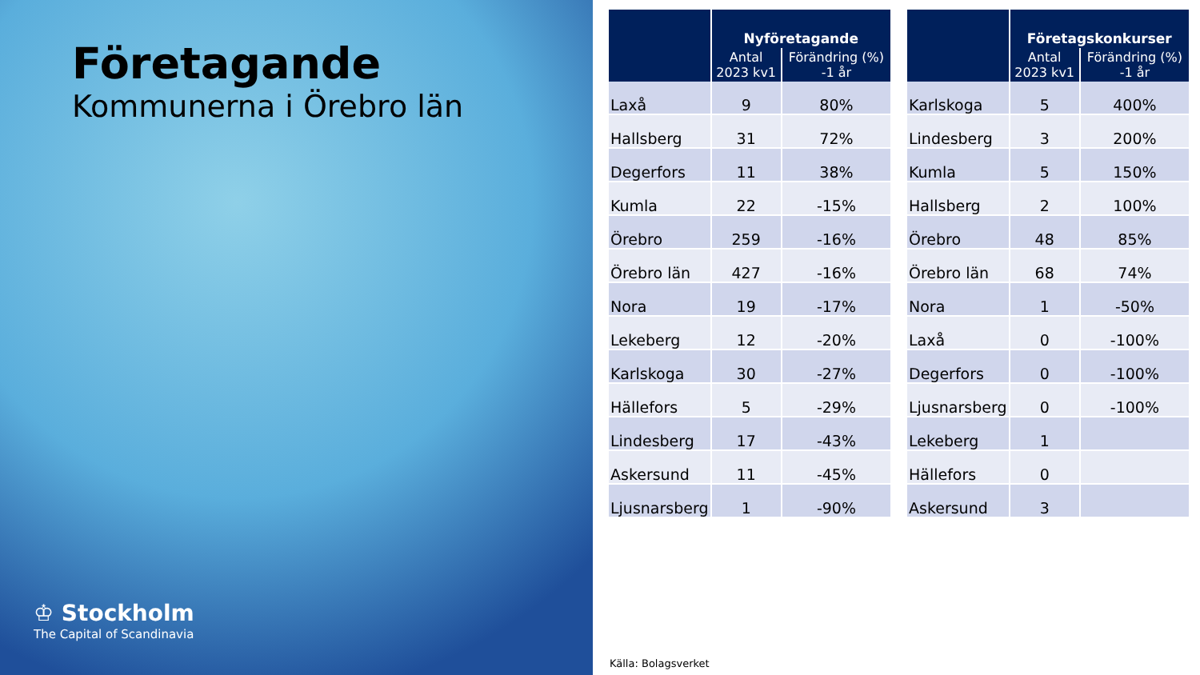Företagande
Kommunerna i Örebro län
♔ Stockholm
The Capital of Scandinavia
| | Nyföretagande | |
| --- | --- | --- |
| | Antal 2023 kv1 | Förändring (%) -1 år |
| Laxå | 9 | 80% |
| Hallsberg | 31 | 72% |
| Degerfors | 11 | 38% |
| Kumla | 22 | -15% |
| Örebro | 259 | -16% |
| Örebro län | 427 | -16% |
| Nora | 19 | -17% |
| Lekeberg | 12 | -20% |
| Karlskoga | 30 | -27% |
| Hällefors | 5 | -29% |
| Lindesberg | 17 | -43% |
| Askersund | 11 | -45% |
| Ljusnarsberg | 1 | -90% |
| | Företagskonkurser | |
| --- | --- | --- |
| | Antal 2023 kv1 | Förändring (%) -1 år |
| Karlskoga | 5 | 400% |
| Lindesberg | 3 | 200% |
| Kumla | 5 | 150% |
| Hallsberg | 2 | 100% |
| Örebro | 48 | 85% |
| Örebro län | 68 | 74% |
| Nora | 1 | -50% |
| Laxå | 0 | -100% |
| Degerfors | 0 | -100% |
| Ljusnarsberg | 0 | -100% |
| Lekeberg | 1 | |
| Hällefors | 0 | |
| Askersund | 3 | |
Källa: Bolagsverket